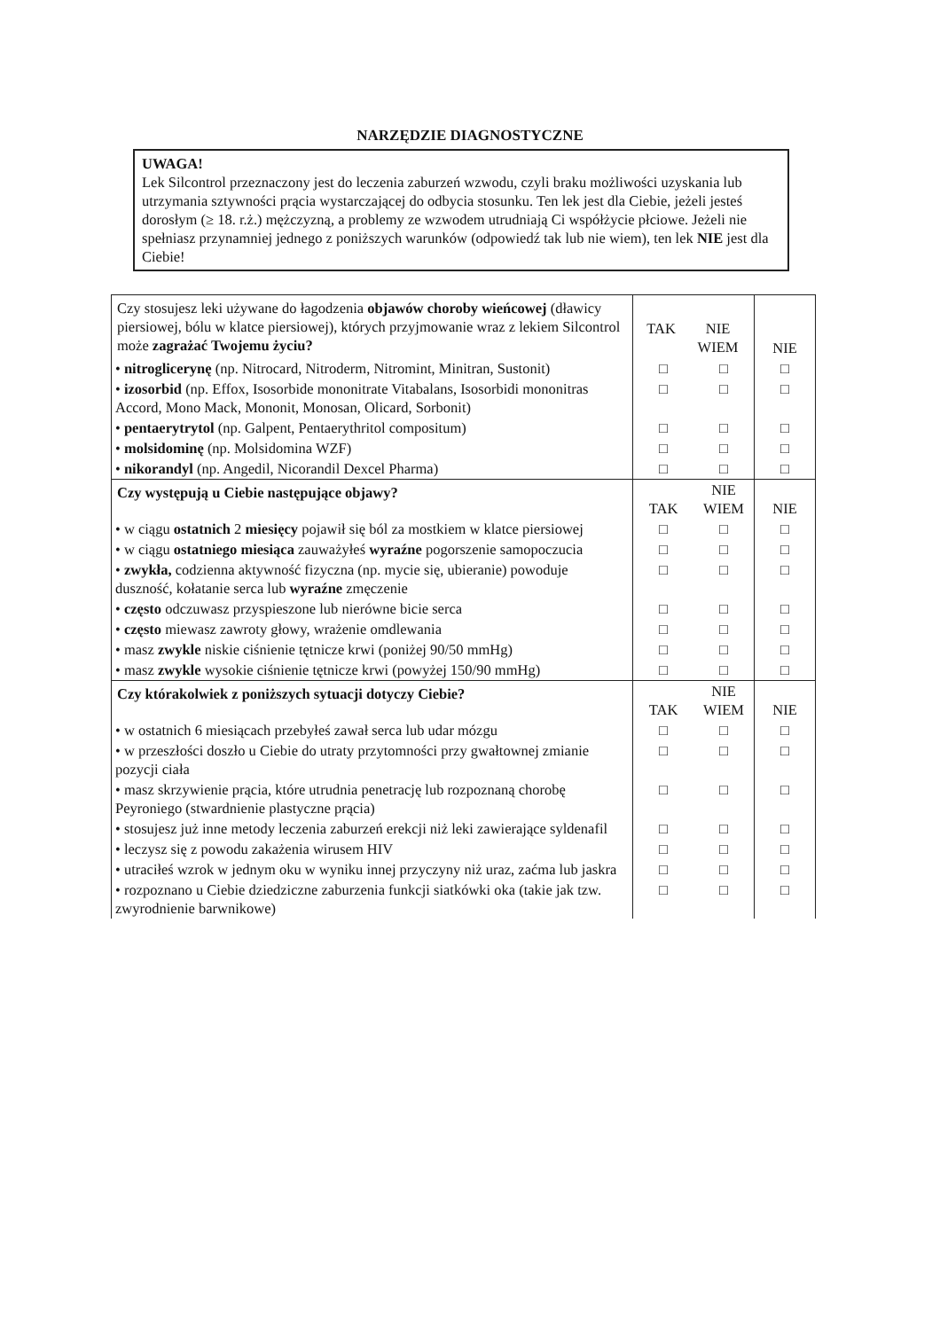NARZĘDZIE DIAGNOSTYCZNE
UWAGA!
Lek Silcontrol przeznaczony jest do leczenia zaburzeń wzwodu, czyli braku możliwości uzyskania lub utrzymania sztywności prącia wystarczającej do odbycia stosunku. Ten lek jest dla Ciebie, jeżeli jesteś dorosłym (≥ 18. r.ż.) mężczyzną, a problemy ze wzwodem utrudniają Ci współżycie płciowe. Jeżeli nie spełniasz przynamniej jednego z poniższych warunków (odpowiedź tak lub nie wiem), ten lek NIE jest dla Ciebie!
| Czy stosujesz leki używane do łagodzenia objawów choroby wieńcowej (dławicy piersiowej, bólu w klatce piersiowej), których przyjmowanie wraz z lekiem Silcontrol może zagrażać Twojemu życiu? | / TAK / NIE WIEM / | | NIE |
| • nitroglicerynę (np. Nitrocard, Nitroderm, Nitromint, Minitran, Sustonit) | □ | □ | □ |
| • izosorbid (np. Effox, Isosorbide mononitrate Vitabalans, Isosorbidi mononitras Accord, Mono Mack, Mononit, Monosan, Olicard, Sorbonit) | □ | □ | □ |
| • pentaerytrytol (np. Galpent, Pentaerythritol compositum) | □ | □ | □ |
| • molsidominę (np. Molsidomina WZF) | □ | □ | □ |
| • nikorandyl (np. Angedil, Nicorandil Dexcel Pharma) | □ | □ | □ |
| Czy występują u Ciebie następujące objawy? | TAK | NIE WIEM | NIE |
| • w ciągu ostatnich 2 miesięcy pojawił się ból za mostkiem w klatce piersiowej | □ | □ | □ |
| • w ciągu ostatniego miesiąca zauważyłeś wyraźne pogorszenie samopoczucia | □ | □ | □ |
| • zwykła, codzienna aktywność fizyczna (np. mycie się, ubieranie) powoduje duszność, kołatanie serca lub wyraźne zmęczenie | □ | □ | □ |
| • często odczuwasz przyspieszone lub nierówne bicie serca | □ | □ | □ |
| • często miewasz zawroty głowy, wrażenie omdlewania | □ | □ | □ |
| • masz zwykle niskie ciśnienie tętnicze krwi (poniżej 90/50 mmHg) | □ | □ | □ |
| • masz zwykle wysokie ciśnienie tętnicze krwi (powyżej 150/90 mmHg) | □ | □ | □ |
| Czy którakolwiek z poniższych sytuacji dotyczy Ciebie? | TAK | NIE WIEM | NIE |
| • w ostatnich 6 miesiącach przebyłeś zawał serca lub udar mózgu | □ | □ | □ |
| • w przeszłości doszło u Ciebie do utraty przytomności przy gwałtownej zmianie pozycji ciała | □ | □ | □ |
| • masz skrzywienie prącia, które utrudnia penetrację lub rozpoznaną chorobę Peyroniego (stwardnienie plastyczne prącia) | □ | □ | □ |
| • stosujesz już inne metody leczenia zaburzeń erekcji niż leki zawierające syldenafil | □ | □ | □ |
| • leczysz się z powodu zakażenia wirusem HIV | □ | □ | □ |
| • utraciłeś wzrok w jednym oku w wyniku innej przyczyny niż uraz, zaćma lub jaskra | □ | □ | □ |
| • rozpoznano u Ciebie dziedziczne zaburzenia funkcji siatkówki oka (takie jak tzw. zwyrodnienie barwnikowe) | □ | □ | □ |